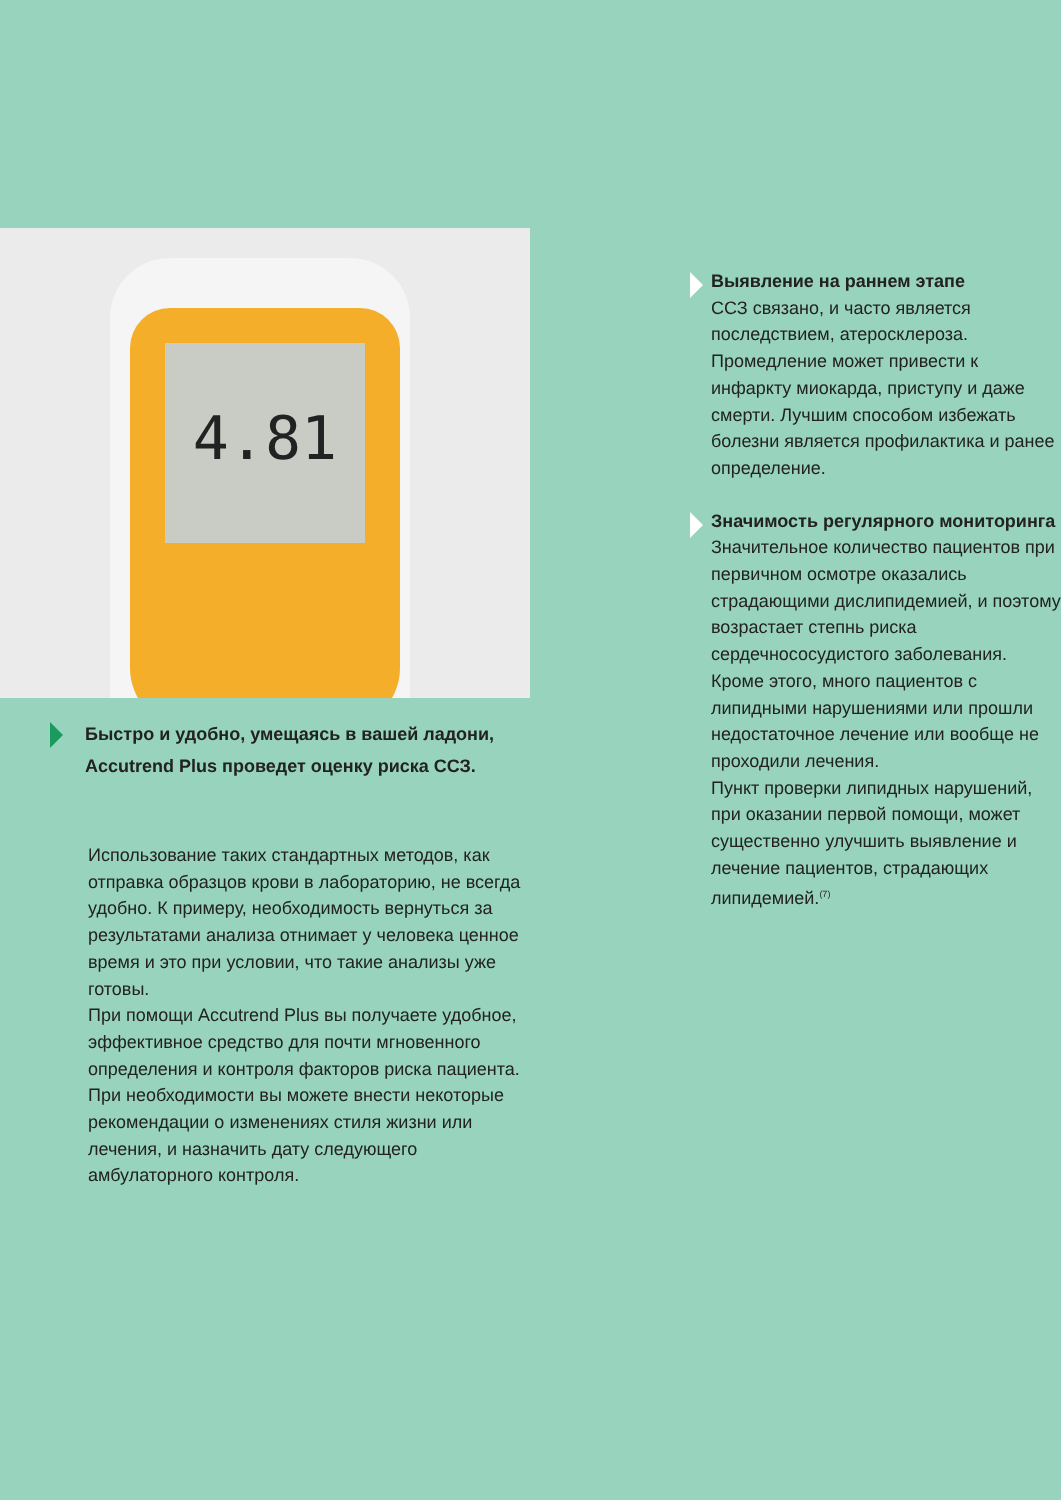4.81
Быстро и удобно, умещаясь в вашей ладони, Accutrend Plus проведет оценку риска ССЗ.
Использование таких стандартных методов, как отправка образцов крови в лабораторию, не всегда удобно. К примеру, необходимость вернуться за результатами анализа отнимает у человека ценное время и это при условии, что такие анализы уже готовы.
При помощи Accutrend Plus вы получаете удобное, эффективное средство для почти мгновенного определения и контроля факторов риска пациента.
При необходимости вы можете внести некоторые рекомендации о изменениях стиля жизни или лечения, и назначить дату следующего амбулаторного контроля.
Выявление на раннем этапе
ССЗ связано, и часто является последствием, атеросклероза. Промедление может привести к инфаркту миокарда, приступу и даже смерти. Лучшим способом избежать болезни является профилактика и ранее определение.
Значимость регулярного мониторинга
Значительное количество пациентов при первичном осмотре оказались страдающими дислипидемией, и поэтому возрастает степнь риска сердечнососудистого заболевания. Кроме этого, много пациентов с липидными нарушениями или прошли недостаточное лечение или вообще не проходили лечения.
Пункт проверки липидных нарушений, при оказании первой помощи, может существенно улучшить выявление и лечение пациентов, страдающих липидемией.<sup>(7)</sup>